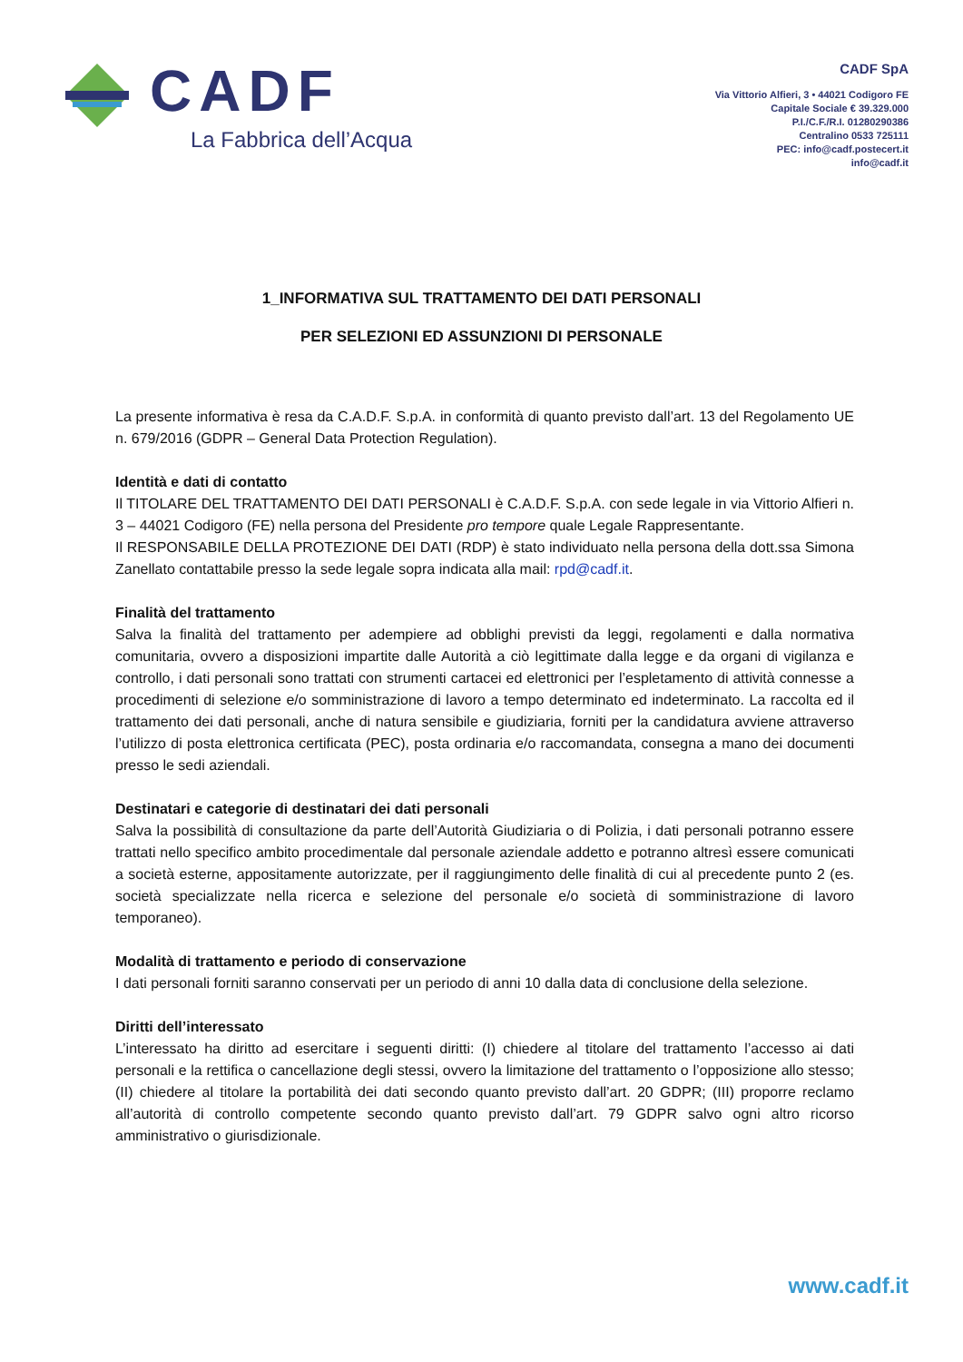CADF
La Fabbrica dell’Acqua
CADF SpA
Via Vittorio Alfieri, 3 • 44021 Codigoro FE
Capitale Sociale € 39.329.000
P.I./C.F./R.I. 01280290386
Centralino 0533 725111
PEC: info@cadf.postecert.it
info@cadf.it
1_INFORMATIVA SUL TRATTAMENTO DEI DATI PERSONALI
PER SELEZIONI ED ASSUNZIONI DI PERSONALE
La presente informativa è resa da C.A.D.F. S.p.A. in conformità di quanto previsto dall’art. 13 del Regolamento UE n. 679/2016 (GDPR – General Data Protection Regulation).
Identità e dati di contatto
Il TITOLARE DEL TRATTAMENTO DEI DATI PERSONALI è C.A.D.F. S.p.A. con sede legale in via Vittorio Alfieri n. 3 – 44021 Codigoro (FE) nella persona del Presidente pro tempore quale Legale Rappresentante.
Il RESPONSABILE DELLA PROTEZIONE DEI DATI (RDP) è stato individuato nella persona della dott.ssa Simona Zanellato contattabile presso la sede legale sopra indicata alla mail: rpd@cadf.it.
Finalità del trattamento
Salva la finalità del trattamento per adempiere ad obblighi previsti da leggi, regolamenti e dalla normativa comunitaria, ovvero a disposizioni impartite dalle Autorità a ciò legittimate dalla legge e da organi di vigilanza e controllo, i dati personali sono trattati con strumenti cartacei ed elettronici per l’espletamento di attività connesse a procedimenti di selezione e/o somministrazione di lavoro a tempo determinato ed indeterminato. La raccolta ed il trattamento dei dati personali, anche di natura sensibile e giudiziaria, forniti per la candidatura avviene attraverso l’utilizzo di posta elettronica certificata (PEC), posta ordinaria e/o raccomandata, consegna a mano dei documenti presso le sedi aziendali.
Destinatari e categorie di destinatari dei dati personali
Salva la possibilità di consultazione da parte dell’Autorità Giudiziaria o di Polizia, i dati personali potranno essere trattati nello specifico ambito procedimentale dal personale aziendale addetto e potranno altresì essere comunicati a società esterne, appositamente autorizzate, per il raggiungimento delle finalità di cui al precedente punto 2 (es. società specializzate nella ricerca e selezione del personale e/o società di somministrazione di lavoro temporaneo).
Modalità di trattamento e periodo di conservazione
I dati personali forniti saranno conservati per un periodo di anni 10 dalla data di conclusione della selezione.
Diritti dell’interessato
L’interessato ha diritto ad esercitare i seguenti diritti: (I) chiedere al titolare del trattamento l’accesso ai dati personali e la rettifica o cancellazione degli stessi, ovvero la limitazione del trattamento o l’opposizione allo stesso; (II) chiedere al titolare la portabilità dei dati secondo quanto previsto dall’art. 20 GDPR; (III) proporre reclamo all’autorità di controllo competente secondo quanto previsto dall’art. 79 GDPR salvo ogni altro ricorso amministrativo o giurisdizionale.
www.cadf.it